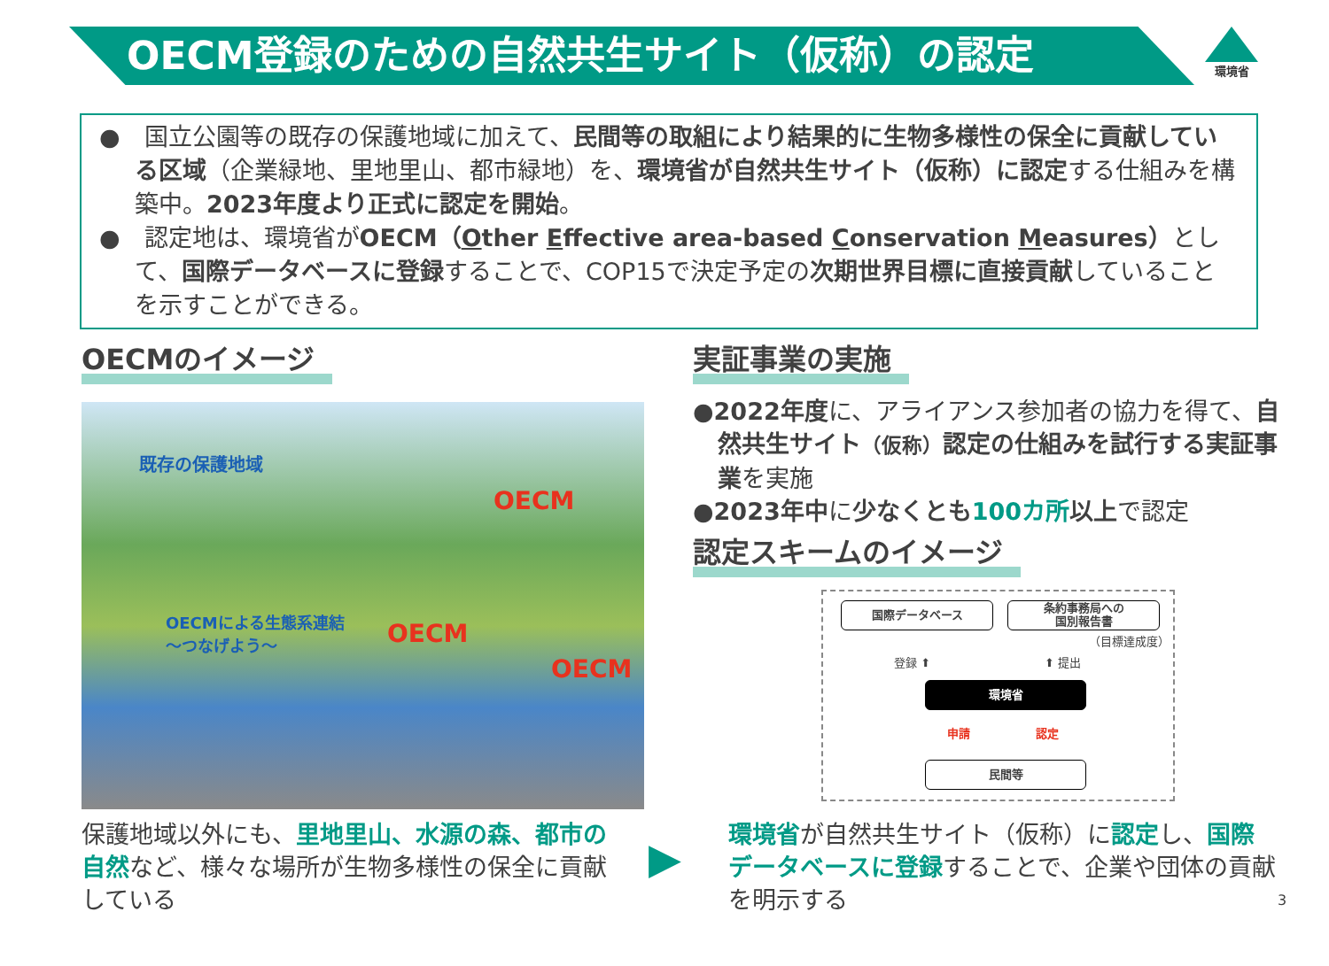OECM登録のための自然共生サイト（仮称）の認定
環境省
●　国立公園等の既存の保護地域に加えて、民間等の取組により結果的に生物多様性の保全に貢献している区域（企業緑地、里地里山、都市緑地）を、環境省が自然共生サイト（仮称）に認定する仕組みを構築中。2023年度より正式に認定を開始。
●　認定地は、環境省がOECM（Other Effective area-based Conservation Measures）として、国際データベースに登録することで、COP15で決定予定の次期世界目標に直接貢献していることを示すことができる。
OECMのイメージ
既存の保護地域
OECM
OECM
OECM
OECMによる生態系連結
〜つなげよう〜
実証事業の実施
●2022年度に、アライアンス参加者の協力を得て、自然共生サイト（仮称）認定の仕組みを試行する実証事業を実施
●2023年中に少なくとも 100カ所 以上で認定
認定スキームのイメージ
国際データベース
条約事務局への
国別報告書
（目標達成度）
登録 ⬆ ⬆ 提出
環境省
申請 認定
民間等
保護地域以外にも、里地里山、水源の森、都市の自然など、様々な場所が生物多様性の保全に貢献している
▶
環境省が自然共生サイト（仮称）に認定し、国際データベースに登録することで、企業や団体の貢献を明示する
3